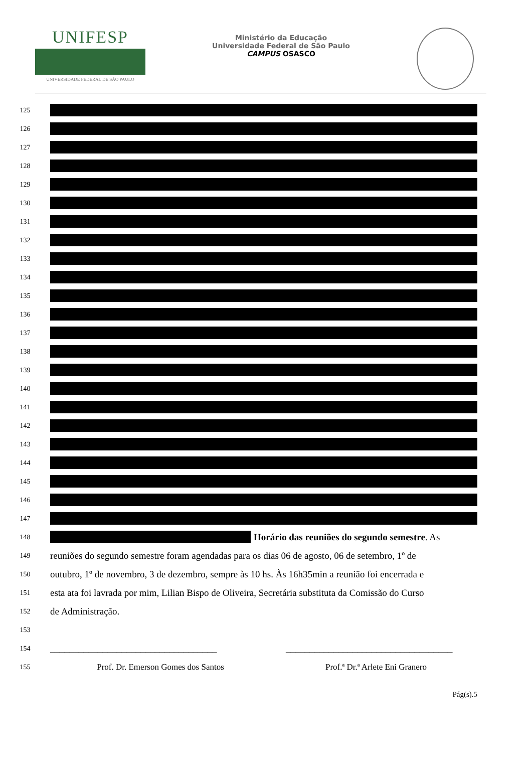UNIFESP
UNIVERSIDADE FEDERAL DE SÃO PAULO
Ministério da Educação
Universidade Federal de São Paulo
CAMPUS OSASCO
125
126
127
128
129
130
131
132
133
134
135
136
137
138
139
140
141
142
143
144
145
146
147
148
Horário das reuniões do segundo semestre. As
149
reuniões do segundo semestre foram agendadas para os dias 06 de agosto, 06 de setembro, 1º de
150
outubro, 1º de novembro, 3 de dezembro, sempre às 10 hs. Às 16h35min a reunião foi encerrada e
151
esta ata foi lavrada por mim, Lilian Bispo de Oliveira, Secretária substituta da Comissão do Curso
152
de Administração.
153
154
___________________________________ ___________________________________
155
Prof. Dr. Emerson Gomes dos Santos Prof.ª Dr.ª Arlete Eni Granero
Pág(s).5